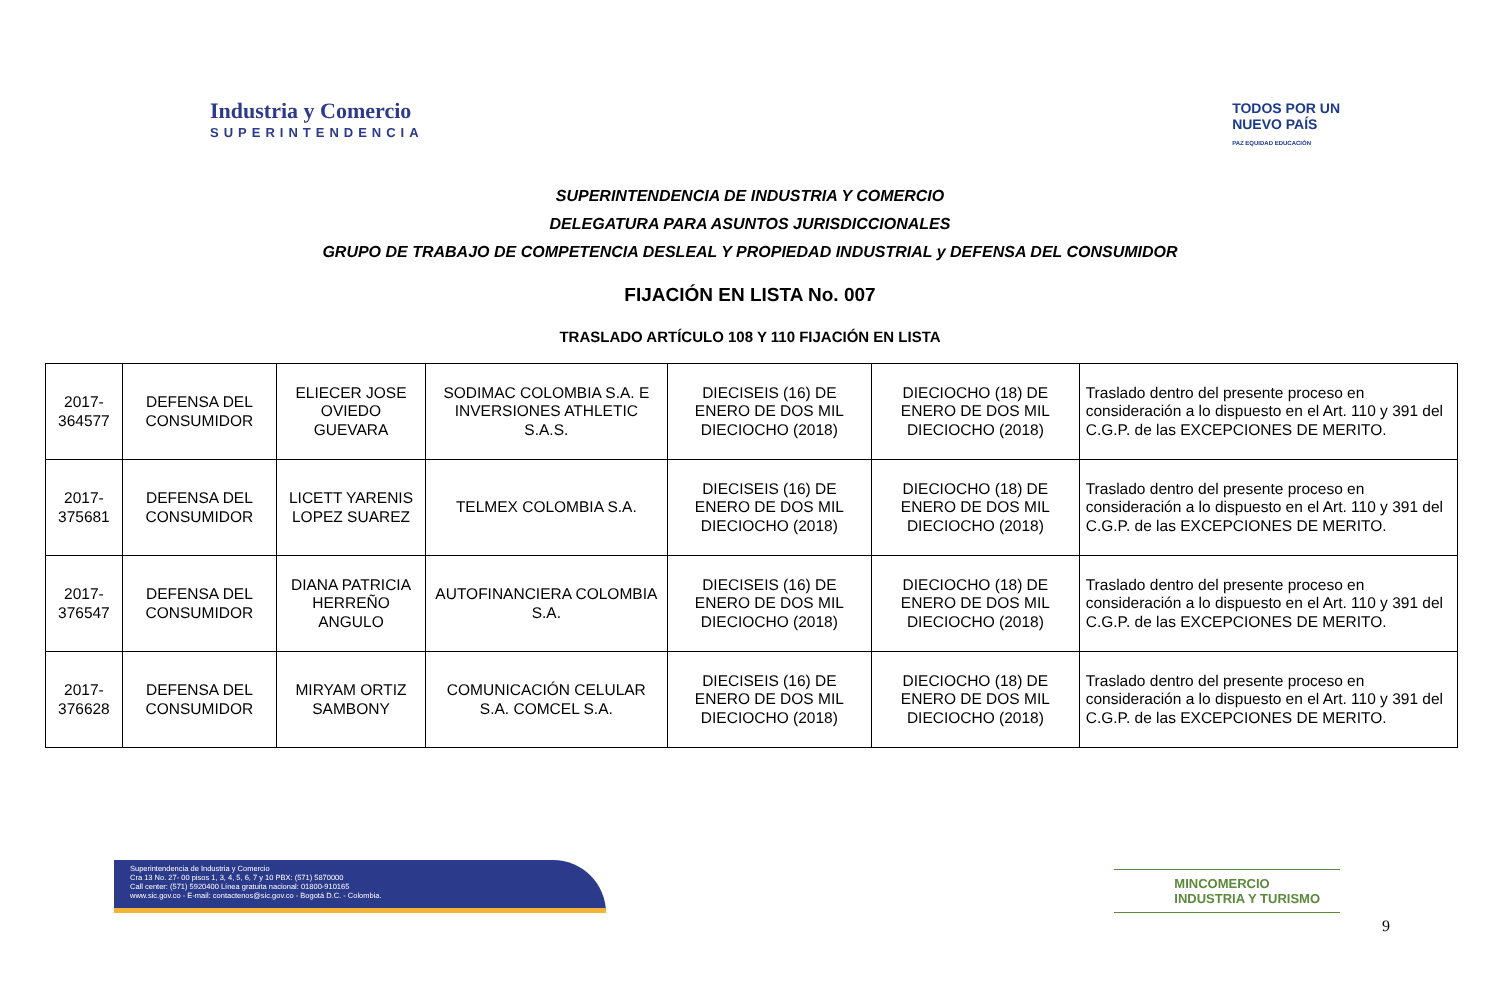Industria y Comercio
SUPERINTENDENCIA
TODOS POR UN
NUEVO PAÍS
PAZ EQUIDAD EDUCACIÓN
SUPERINTENDENCIA DE INDUSTRIA Y COMERCIO
DELEGATURA PARA ASUNTOS JURISDICCIONALES
GRUPO DE TRABAJO DE COMPETENCIA DESLEAL Y PROPIEDAD INDUSTRIAL y DEFENSA DEL CONSUMIDOR
FIJACIÓN EN LISTA No. 007
TRASLADO ARTÍCULO 108 Y 110 FIJACIÓN EN LISTA
| 2017-364577 | DEFENSA DEL CONSUMIDOR | ELIECER JOSE OVIEDO GUEVARA | SODIMAC COLOMBIA S.A. E INVERSIONES ATHLETIC S.A.S. | DIECISEIS (16) DE ENERO DE DOS MIL DIECIOCHO (2018) | DIECIOCHO (18) DE ENERO DE DOS MIL DIECIOCHO (2018) | Traslado dentro del presente proceso en consideración a lo dispuesto en el Art. 110 y 391 del C.G.P. de las EXCEPCIONES DE MERITO. |
| 2017-375681 | DEFENSA DEL CONSUMIDOR | LICETT YARENIS LOPEZ SUAREZ | TELMEX COLOMBIA S.A. | DIECISEIS (16) DE ENERO DE DOS MIL DIECIOCHO (2018) | DIECIOCHO (18) DE ENERO DE DOS MIL DIECIOCHO (2018) | Traslado dentro del presente proceso en consideración a lo dispuesto en el Art. 110 y 391 del C.G.P. de las EXCEPCIONES DE MERITO. |
| 2017-376547 | DEFENSA DEL CONSUMIDOR | DIANA PATRICIA HERREÑO ANGULO | AUTOFINANCIERA COLOMBIA S.A. | DIECISEIS (16) DE ENERO DE DOS MIL DIECIOCHO (2018) | DIECIOCHO (18) DE ENERO DE DOS MIL DIECIOCHO (2018) | Traslado dentro del presente proceso en consideración a lo dispuesto en el Art. 110 y 391 del C.G.P. de las EXCEPCIONES DE MERITO. |
| 2017-376628 | DEFENSA DEL CONSUMIDOR | MIRYAM ORTIZ SAMBONY | COMUNICACIÓN CELULAR S.A. COMCEL S.A. | DIECISEIS (16) DE ENERO DE DOS MIL DIECIOCHO (2018) | DIECIOCHO (18) DE ENERO DE DOS MIL DIECIOCHO (2018) | Traslado dentro del presente proceso en consideración a lo dispuesto en el Art. 110 y 391 del C.G.P. de las EXCEPCIONES DE MERITO. |
Superintendencia de Industria y Comercio
Cra 13 No. 27- 00 pisos 1, 3, 4, 5, 6, 7 y 10 PBX: (571) 5870000
Call center: (571) 5920400 Línea gratuita nacional: 01800-910165
www.sic.gov.co - E-mail: contactenos@sic.gov.co - Bogotá D.C. - Colombia.
MINCOMERCIO
INDUSTRIA Y TURISMO
9